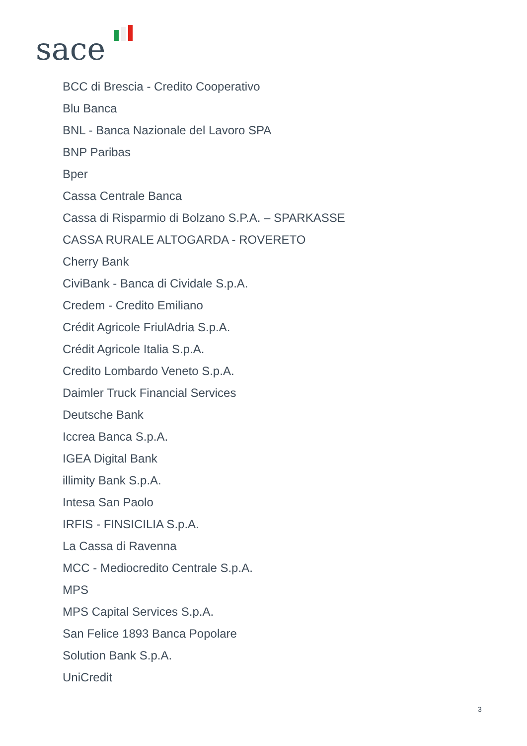sace
BCC di Brescia - Credito Cooperativo
Blu Banca
BNL - Banca Nazionale del Lavoro SPA
BNP Paribas
Bper
Cassa Centrale Banca
Cassa di Risparmio di Bolzano S.P.A. – SPARKASSE
CASSA RURALE ALTOGARDA - ROVERETO
Cherry Bank
CiviBank - Banca di Cividale S.p.A.
Credem - Credito Emiliano
Crédit Agricole FriulAdria S.p.A.
Crédit Agricole Italia S.p.A.
Credito Lombardo Veneto S.p.A.
Daimler Truck Financial Services
Deutsche Bank
Iccrea Banca S.p.A.
IGEA Digital Bank
illimity Bank S.p.A.
Intesa San Paolo
IRFIS - FINSICILIA S.p.A.
La Cassa di Ravenna
MCC - Mediocredito Centrale S.p.A.
MPS
MPS Capital Services S.p.A.
San Felice 1893 Banca Popolare
Solution Bank S.p.A.
UniCredit
3